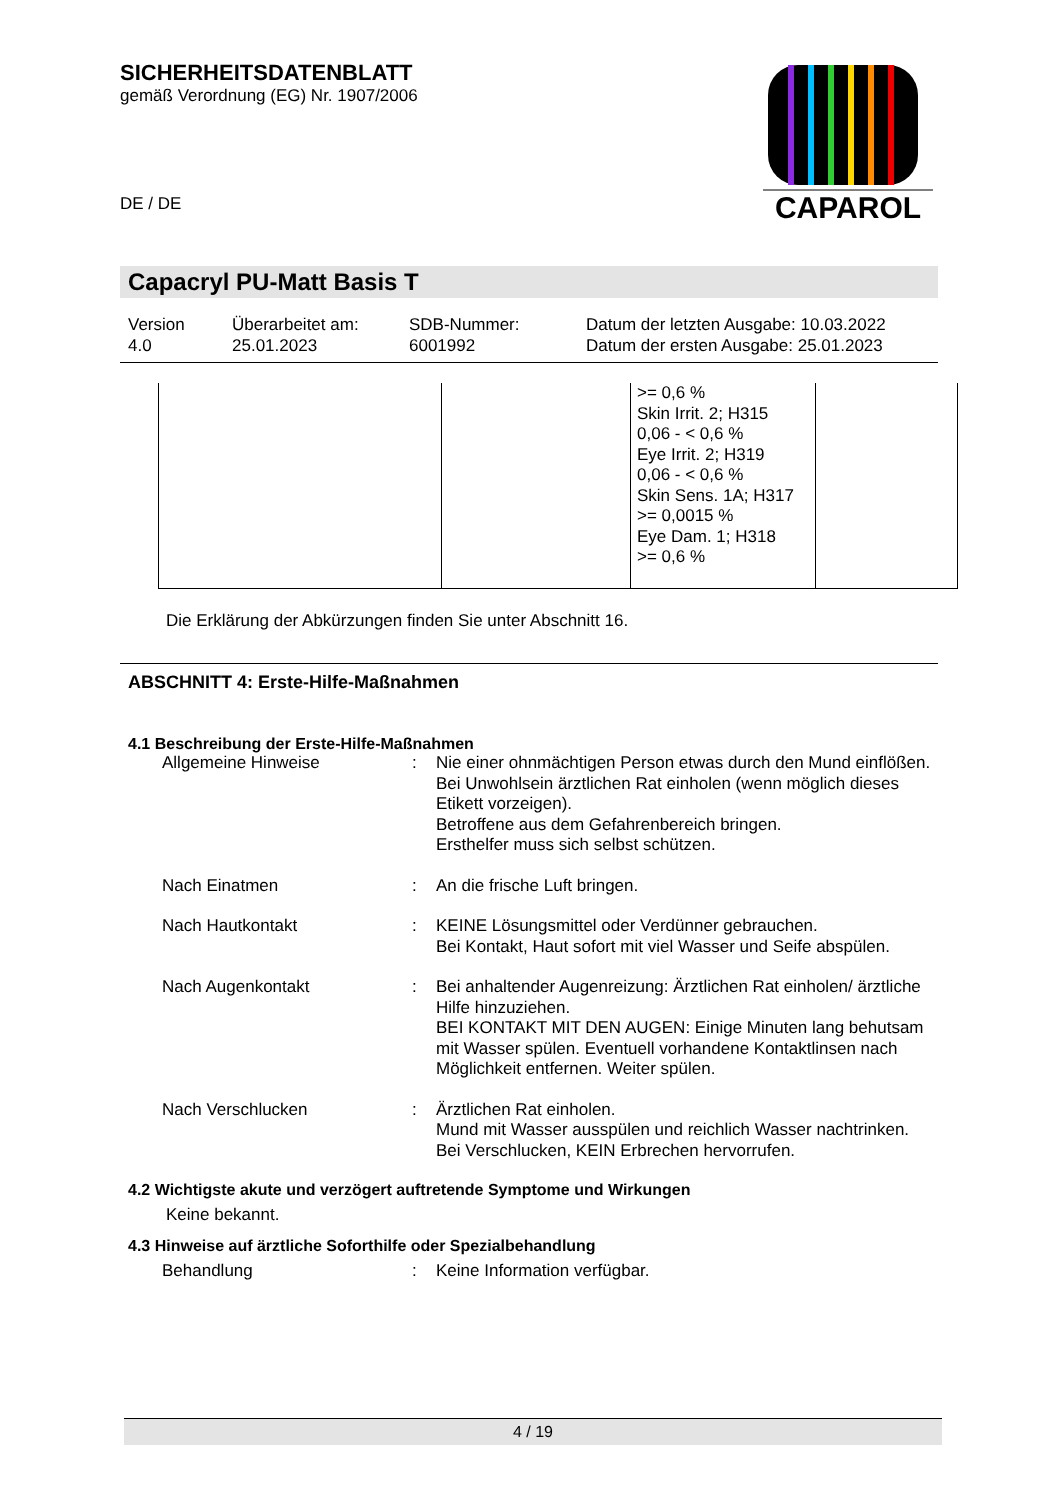CAPAROL
SICHERHEITSDATENBLATT
gemäß Verordnung (EG) Nr. 1907/2006
DE / DE
Capacryl PU-Matt Basis T
Version
4.0
Überarbeitet am:
25.01.2023
SDB-Nummer:
6001992
Datum der letzten Ausgabe: 10.03.2022
Datum der ersten Ausgabe: 25.01.2023
| | | >= 0,6 % Skin Irrit. 2; H315 0,06 - < 0,6 % Eye Irrit. 2; H319 0,06 - < 0,6 % Skin Sens. 1A; H317 >= 0,0015 % Eye Dam. 1; H318 >= 0,6 % | |
Die Erklärung der Abkürzungen finden Sie unter Abschnitt 16.
ABSCHNITT 4: Erste-Hilfe-Maßnahmen
4.1 Beschreibung der Erste-Hilfe-Maßnahmen
| Allgemeine Hinweise | : | Nie einer ohnmächtigen Person etwas durch den Mund einflößen. Bei Unwohlsein ärztlichen Rat einholen (wenn möglich dieses Etikett vorzeigen). Betroffene aus dem Gefahrenbereich bringen. Ersthelfer muss sich selbst schützen. |
| Nach Einatmen | : | An die frische Luft bringen. |
| Nach Hautkontakt | : | KEINE Lösungsmittel oder Verdünner gebrauchen. Bei Kontakt, Haut sofort mit viel Wasser und Seife abspülen. |
| Nach Augenkontakt | : | Bei anhaltender Augenreizung: Ärztlichen Rat einholen/ ärztliche Hilfe hinzuziehen. BEI KONTAKT MIT DEN AUGEN: Einige Minuten lang behutsam mit Wasser spülen. Eventuell vorhandene Kontaktlinsen nach Möglichkeit entfernen. Weiter spülen. |
| Nach Verschlucken | : | Ärztlichen Rat einholen. Mund mit Wasser ausspülen und reichlich Wasser nachtrinken. Bei Verschlucken, KEIN Erbrechen hervorrufen. |
4.2 Wichtigste akute und verzögert auftretende Symptome und Wirkungen
Keine bekannt.
4.3 Hinweise auf ärztliche Soforthilfe oder Spezialbehandlung
| Behandlung | : | Keine Information verfügbar. |
4 / 19